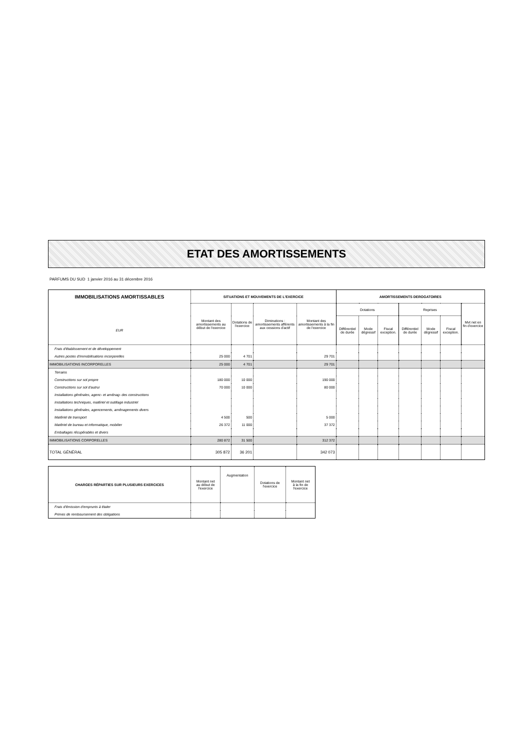ETAT DES AMORTISSEMENTS
PARFUMS DU SUD 1 janvier 2016 au 31 décembre 2016
| IMMOBILISATIONS AMORTISSABLES EUR | SITUATIONS ET MOUVEMENTS DE L'EXERCICE | | | | AMORTISSEMENTS DEROGATOIRES | | | | | | |
| --- | --- | --- | --- | --- | --- | --- | --- | --- | --- | --- | --- |
| | Montant des amortissements au début de l'exercice | Dotations de l'exercice | Diminutions : amortissements afférents aux cessions d'actif | Montant des amortissements à la fin de l'exercice | Dotations | | | Reprises | | | Mvt net en fin d'exercice |
| | | | | | Différentiel de durée | Mode dégressif | Fiscal exception. | Différentiel de durée | Mode dégressif | Fiscal exception. | |
| Frais d'établissement et de développement | | | | | | | | | | | |
| Autres postes d'immobilisations incorporelles | 25 000 | 4 701 | | 29 701 | | | | | | | |
| IMMOBILISATIONS INCORPORELLES | 25 000 | 4 701 | | 29 701 | | | | | | | |
| Terrains | | | | | | | | | | | |
| Constructions sur sol propre | 180 000 | 10 000 | | 190 000 | | | | | | | |
| Constructions sur sol d'autrui | 70 000 | 10 000 | | 80 000 | | | | | | | |
| Installations générales, agenc- et aménag- des constructions | | | | | | | | | | | |
| Installations techniques, matériel et outillage industriel | | | | | | | | | | | |
| Installations générales, agencements, aménagements divers | | | | | | | | | | | |
| Matériel de transport | 4 500 | 500 | | 5 000 | | | | | | | |
| Matériel de bureau et informatique, mobilier | 26 372 | 11 000 | | 37 372 | | | | | | | |
| Emballages récupérables et divers | | | | | | | | | | | |
| IMMOBILISATIONS CORPORELLES | 280 872 | 31 500 | | 312 372 | | | | | | | |
| TOTAL GÉNÉRAL | 305 872 | 36 201 | | 342 073 | | | | | | | |
| CHARGES RÉPARTIES SUR PLUSIEURS EXERCICES | Montant net au début de l'exercice | Augmentation | Dotations de l'exercice | Montant net à la fin de l'exercice |
| --- | --- | --- | --- | --- |
| Frais d'émission d'emprunts à étaler | | | | |
| Primes de remboursement des obligations | | | | |